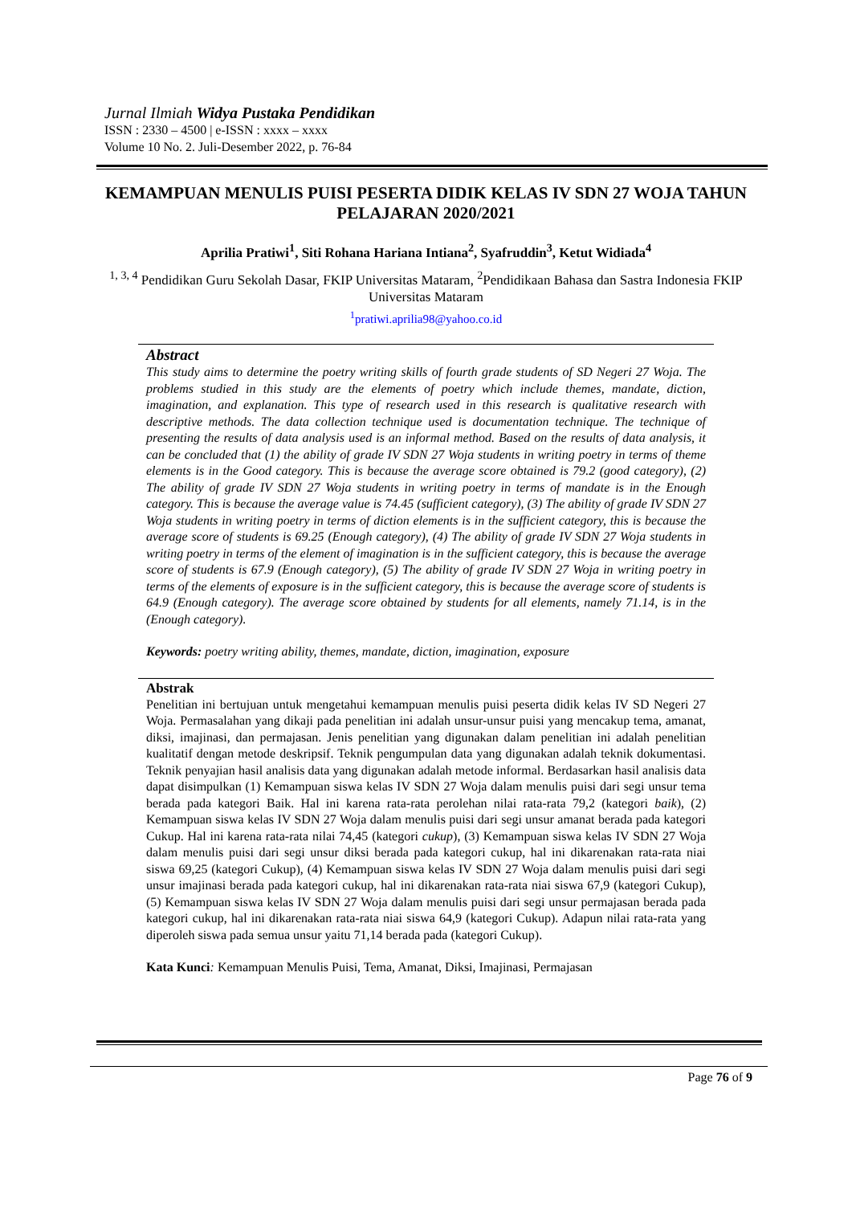Jurnal Ilmiah Widya Pustaka Pendidikan
ISSN : 2330 – 4500 | e-ISSN : xxxx – xxxx
Volume 10 No. 2. Juli-Desember 2022, p. 76-84
KEMAMPUAN MENULIS PUISI PESERTA DIDIK KELAS IV SDN 27 WOJA TAHUN PELAJARAN 2020/2021
Aprilia Pratiwi<sup>1</sup>, Siti Rohana Hariana Intiana<sup>2</sup>, Syafruddin<sup>3</sup>, Ketut Widiada<sup>4</sup>
<sup>1, 3, 4</sup> Pendidikan Guru Sekolah Dasar, FKIP Universitas Mataram, <sup>2</sup>Pendidikaan Bahasa dan Sastra Indonesia FKIP Universitas Mataram
<sup>1</sup> pratiwi.aprilia98@yahoo.co.id
Abstract
This study aims to determine the poetry writing skills of fourth grade students of SD Negeri 27 Woja. The problems studied in this study are the elements of poetry which include themes, mandate, diction, imagination, and explanation. This type of research used in this research is qualitative research with descriptive methods. The data collection technique used is documentation technique. The technique of presenting the results of data analysis used is an informal method. Based on the results of data analysis, it can be concluded that (1) the ability of grade IV SDN 27 Woja students in writing poetry in terms of theme elements is in the Good category. This is because the average score obtained is 79.2 (good category), (2) The ability of grade IV SDN 27 Woja students in writing poetry in terms of mandate is in the Enough category. This is because the average value is 74.45 (sufficient category), (3) The ability of grade IV SDN 27 Woja students in writing poetry in terms of diction elements is in the sufficient category, this is because the average score of students is 69.25 (Enough category), (4) The ability of grade IV SDN 27 Woja students in writing poetry in terms of the element of imagination is in the sufficient category, this is because the average score of students is 67.9 (Enough category), (5) The ability of grade IV SDN 27 Woja in writing poetry in terms of the elements of exposure is in the sufficient category, this is because the average score of students is 64.9 (Enough category). The average score obtained by students for all elements, namely 71.14, is in the (Enough category).
Keywords: poetry writing ability, themes, mandate, diction, imagination, exposure
Abstrak
Penelitian ini bertujuan untuk mengetahui kemampuan menulis puisi peserta didik kelas IV SD Negeri 27 Woja. Permasalahan yang dikaji pada penelitian ini adalah unsur-unsur puisi yang mencakup tema, amanat, diksi, imajinasi, dan permajasan. Jenis penelitian yang digunakan dalam penelitian ini adalah penelitian kualitatif dengan metode deskripsif. Teknik pengumpulan data yang digunakan adalah teknik dokumentasi. Teknik penyajian hasil analisis data yang digunakan adalah metode informal. Berdasarkan hasil analisis data dapat disimpulkan (1) Kemampuan siswa kelas IV SDN 27 Woja dalam menulis puisi dari segi unsur tema berada pada kategori Baik. Hal ini karena rata-rata perolehan nilai rata-rata 79,2 (kategori baik), (2) Kemampuan siswa kelas IV SDN 27 Woja dalam menulis puisi dari segi unsur amanat berada pada kategori Cukup. Hal ini karena rata-rata nilai 74,45 (kategori cukup), (3) Kemampuan siswa kelas IV SDN 27 Woja dalam menulis puisi dari segi unsur diksi berada pada kategori cukup, hal ini dikarenakan rata-rata niai siswa 69,25 (kategori Cukup), (4) Kemampuan siswa kelas IV SDN 27 Woja dalam menulis puisi dari segi unsur imajinasi berada pada kategori cukup, hal ini dikarenakan rata-rata niai siswa 67,9 (kategori Cukup), (5) Kemampuan siswa kelas IV SDN 27 Woja dalam menulis puisi dari segi unsur permajasan berada pada kategori cukup, hal ini dikarenakan rata-rata niai siswa 64,9 (kategori Cukup). Adapun nilai rata-rata yang diperoleh siswa pada semua unsur yaitu 71,14 berada pada (kategori Cukup).
Kata Kunci: Kemampuan Menulis Puisi, Tema, Amanat, Diksi, Imajinasi, Permajasan
Page 76 of 9